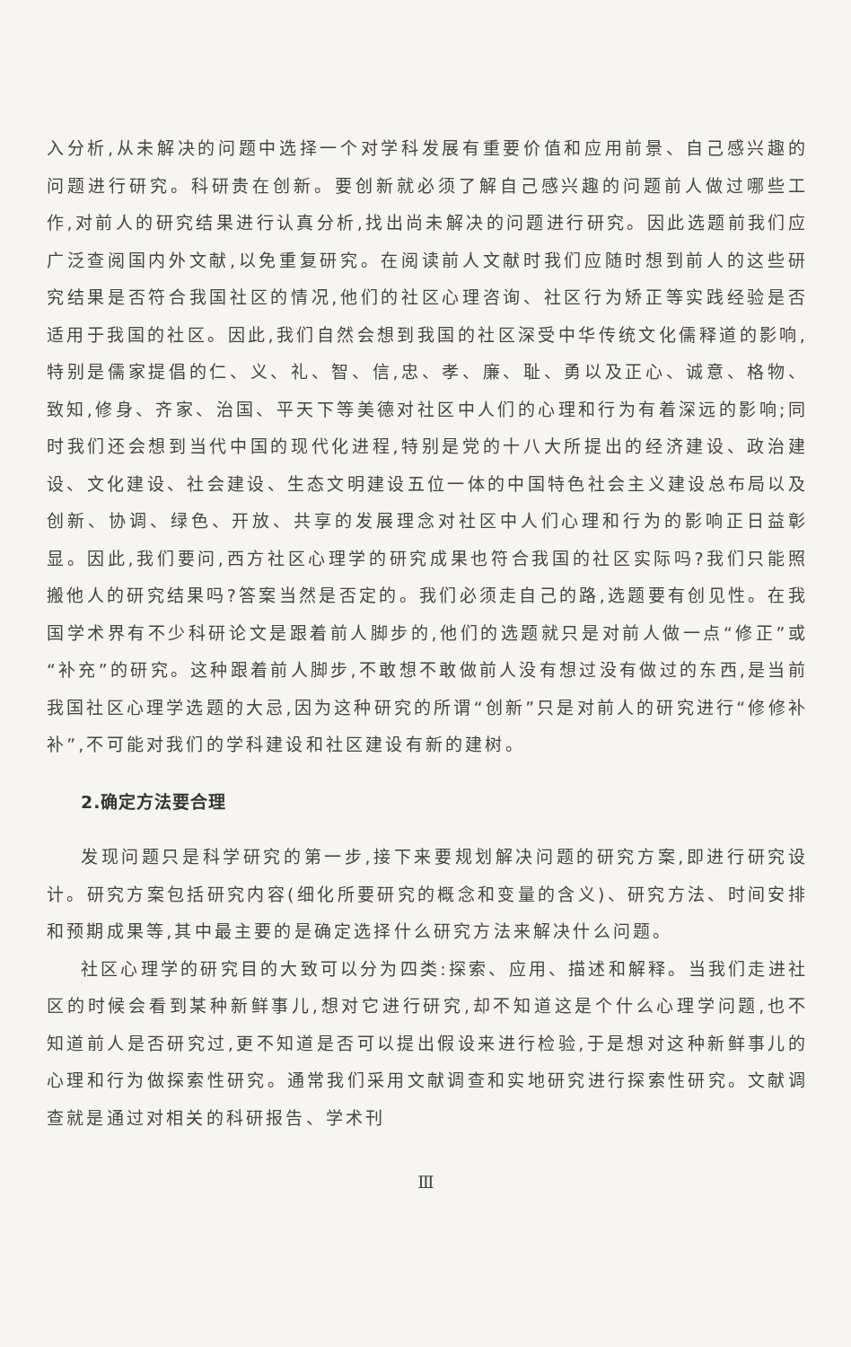入分析,从未解决的问题中选择一个对学科发展有重要价值和应用前景、自己感兴趣的问题进行研究。科研贵在创新。要创新就必须了解自己感兴趣的问题前人做过哪些工作,对前人的研究结果进行认真分析,找出尚未解决的问题进行研究。因此选题前我们应广泛查阅国内外文献,以免重复研究。在阅读前人文献时我们应随时想到前人的这些研究结果是否符合我国社区的情况,他们的社区心理咨询、社区行为矫正等实践经验是否适用于我国的社区。因此,我们自然会想到我国的社区深受中华传统文化儒释道的影响,特别是儒家提倡的仁、义、礼、智、信,忠、孝、廉、耻、勇以及正心、诚意、格物、致知,修身、齐家、治国、平天下等美德对社区中人们的心理和行为有着深远的影响;同时我们还会想到当代中国的现代化进程,特别是党的十八大所提出的经济建设、政治建设、文化建设、社会建设、生态文明建设五位一体的中国特色社会主义建设总布局以及创新、协调、绿色、开放、共享的发展理念对社区中人们心理和行为的影响正日益彰显。因此,我们要问,西方社区心理学的研究成果也符合我国的社区实际吗?我们只能照搬他人的研究结果吗?答案当然是否定的。我们必须走自己的路,选题要有创见性。在我国学术界有不少科研论文是跟着前人脚步的,他们的选题就只是对前人做一点“修正”或“补充”的研究。这种跟着前人脚步,不敢想不敢做前人没有想过没有做过的东西,是当前我国社区心理学选题的大忌,因为这种研究的所谓“创新”只是对前人的研究进行“修修补补”,不可能对我们的学科建设和社区建设有新的建树。
2.确定方法要合理
发现问题只是科学研究的第一步,接下来要规划解决问题的研究方案,即进行研究设计。研究方案包括研究内容(细化所要研究的概念和变量的含义)、研究方法、时间安排和预期成果等,其中最主要的是确定选择什么研究方法来解决什么问题。
社区心理学的研究目的大致可以分为四类:探索、应用、描述和解释。当我们走进社区的时候会看到某种新鲜事儿,想对它进行研究,却不知道这是个什么心理学问题,也不知道前人是否研究过,更不知道是否可以提出假设来进行检验,于是想对这种新鲜事儿的心理和行为做探索性研究。通常我们采用文献调查和实地研究进行探索性研究。文献调查就是通过对相关的科研报告、学术刊
Ⅲ